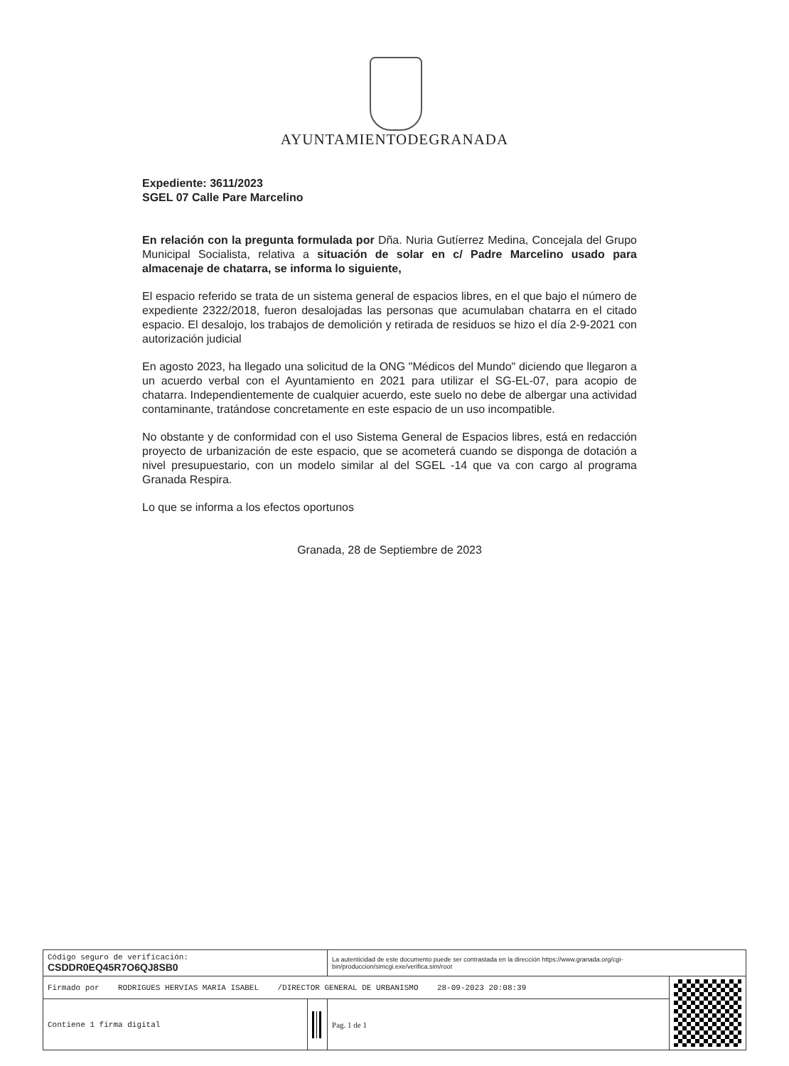AYUNTAMIENTODEGRANADA
Expediente: 3611/2023
SGEL 07 Calle Pare Marcelino
En relación con la pregunta formulada por Dña. Nuria Gutíerrez Medina, Concejala del Grupo Municipal Socialista, relativa a situación de solar en c/ Padre Marcelino usado para almacenaje de chatarra, se informa lo siguiente,
El espacio referido se trata de un sistema general de espacios libres, en el que bajo el número de expediente 2322/2018, fueron desalojadas las personas que acumulaban chatarra en el citado espacio. El desalojo, los trabajos de demolición y retirada de residuos se hizo el día 2-9-2021 con autorización judicial
En agosto 2023, ha llegado una solicitud de la ONG "Médicos del Mundo" diciendo que llegaron a un acuerdo verbal con el Ayuntamiento en 2021 para utilizar el SG-EL-07, para acopio de chatarra. Independientemente de cualquier acuerdo, este suelo no debe de albergar una actividad contaminante, tratándose concretamente en este espacio de un uso incompatible.
No obstante y de conformidad con el uso Sistema General de Espacios libres, está en redacción proyecto de urbanización de este espacio, que se acometerá cuando se disponga de dotación a nivel presupuestario, con un modelo similar al del SGEL -14 que va con cargo al programa Granada Respira.
Lo que se informa a los efectos oportunos
Granada, 28 de Septiembre de 2023
| Código seguro de verificación: CSDDR0EQ45R7O6QJ8SB0 | | La autenticidad de este documento puede ser contrastada en la dirección https://www.granada.org/cgi-bin/produccion/simcgi.exe/verifica.sim/root | |
| Firmado por RODRIGUES HERVIAS MARIA ISABEL /DIRECTOR GENERAL DE URBANISMO 28-09-2023 20:08:39 | | | |
| Contiene 1 firma digital | | Pag. 1 de 1 | |